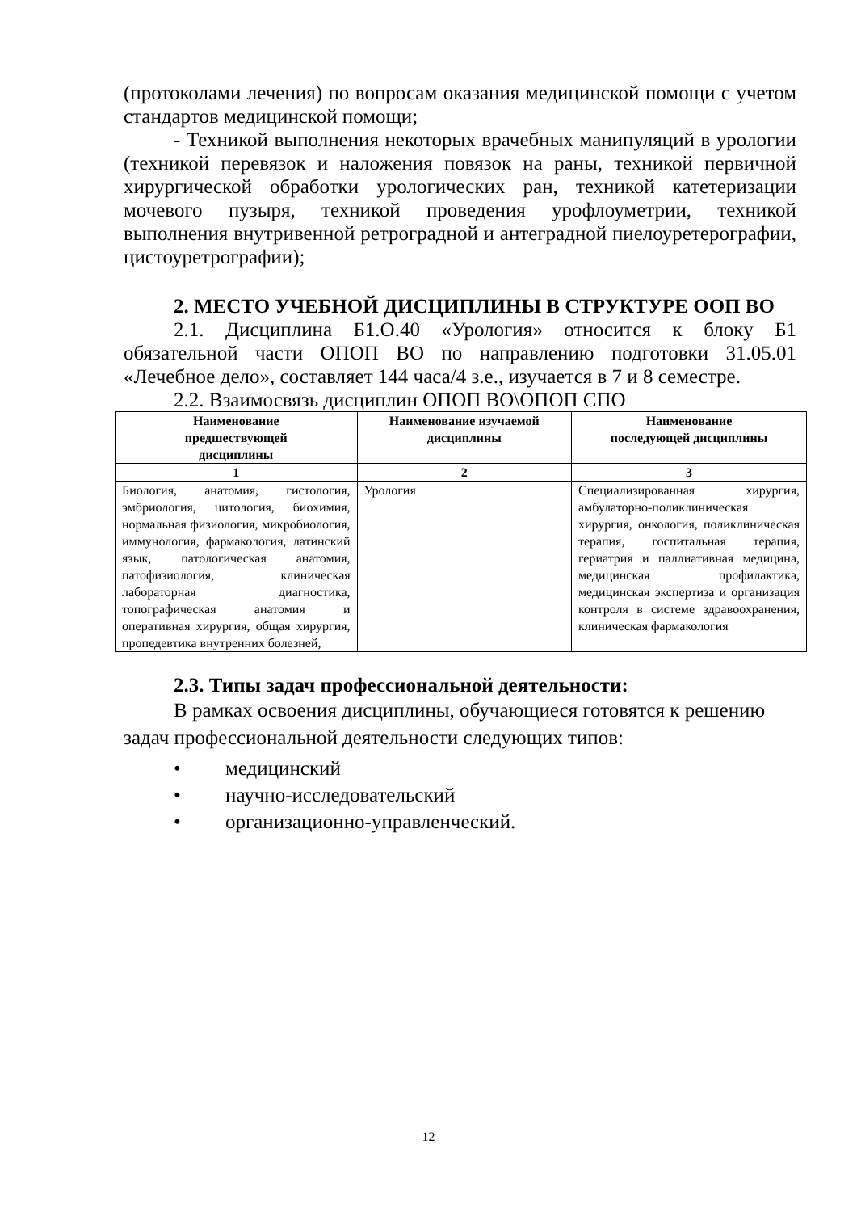(протоколами лечения) по вопросам оказания медицинской помощи с учетом стандартов медицинской помощи;
- Техникой выполнения некоторых врачебных манипуляций в урологии (техникой перевязок и наложения повязок на раны, техникой первичной хирургической обработки урологических ран, техникой катетеризации мочевого пузыря, техникой проведения урофлоуметрии, техникой выполнения внутривенной ретроградной и антеградной пиелоуретерографии, цистоуретрографии);
2. МЕСТО УЧЕБНОЙ ДИСЦИПЛИНЫ В СТРУКТУРЕ ООП ВО
2.1. Дисциплина Б1.О.40 «Урология» относится к блоку Б1 обязательной части ОПОП ВО по направлению подготовки 31.05.01 «Лечебное дело», составляет 144 часа/4 з.е., изучается в 7 и 8 семестре.
2.2. Взаимосвязь дисциплин ОПОП ВО\ОПОП СПО
| Наименование предшествующей дисциплины | Наименование изучаемой дисциплины | Наименование последующей дисциплины |
| --- | --- | --- |
| 1 | 2 | 3 |
| Биология, анатомия, гистология, эмбриология, цитология, биохимия, нормальная физиология, микробиология, иммунология, фармакология, латинский язык, патологическая анатомия, патофизиология, клиническая лабораторная диагностика, топографическая анатомия и оперативная хирургия, общая хирургия, пропедевтика внутренних болезней, | Урология | Специализированная хирургия, амбулаторно-поликлиническая хирургия, онкология, поликлиническая терапия, госпитальная терапия, гериатрия и паллиативная медицина, медицинская профилактика, медицинская экспертиза и организация контроля в системе здравоохранения, клиническая фармакология |
2.3. Типы задач профессиональной деятельности:
В рамках освоения дисциплины, обучающиеся готовятся к решению задач профессиональной деятельности следующих типов:
• медицинский
• научно-исследовательский
• организационно-управленческий.
12